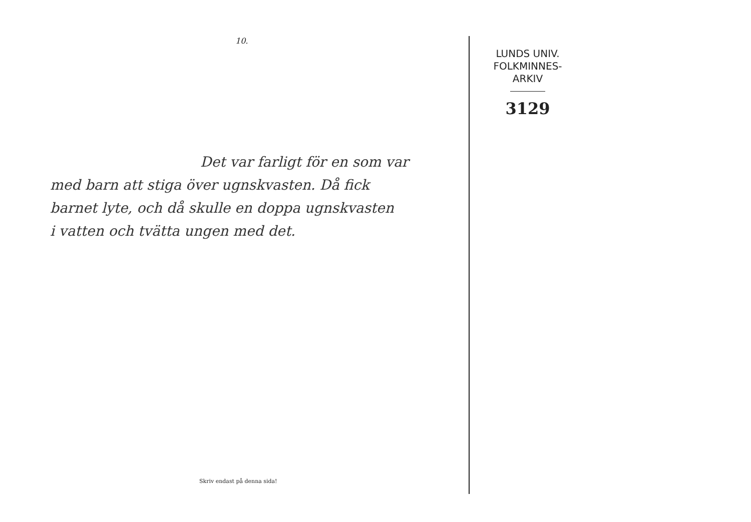10.
Det var farligt för en som var
med barn att stiga över ugnskvasten. Då fick
barnet lyte, och då skulle en doppa ugnskvasten
i vatten och tvätta ungen med det.
Skriv endast på denna sida!
LUNDS UNIV.
FOLKMINNES-
ARKIV
3129